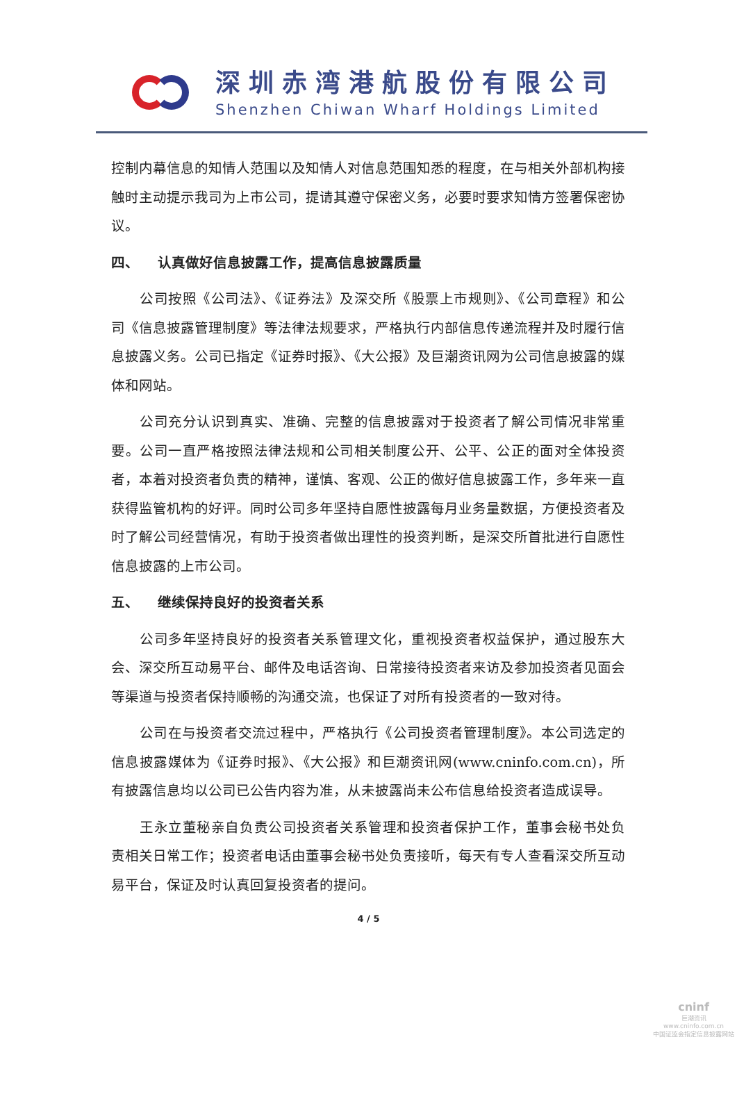深圳赤湾港航股份有限公司
Shenzhen Chiwan Wharf Holdings Limited
控制内幕信息的知情人范围以及知情人对信息范围知悉的程度，在与相关外部机构接触时主动提示我司为上市公司，提请其遵守保密义务，必要时要求知情方签署保密协议。
四、 认真做好信息披露工作，提高信息披露质量
公司按照《公司法》、《证券法》及深交所《股票上市规则》、《公司章程》和公司《信息披露管理制度》等法律法规要求，严格执行内部信息传递流程并及时履行信息披露义务。公司已指定《证券时报》、《大公报》及巨潮资讯网为公司信息披露的媒体和网站。
公司充分认识到真实、准确、完整的信息披露对于投资者了解公司情况非常重要。公司一直严格按照法律法规和公司相关制度公开、公平、公正的面对全体投资者，本着对投资者负责的精神，谨慎、客观、公正的做好信息披露工作，多年来一直获得监管机构的好评。同时公司多年坚持自愿性披露每月业务量数据，方便投资者及时了解公司经营情况，有助于投资者做出理性的投资判断，是深交所首批进行自愿性信息披露的上市公司。
五、 继续保持良好的投资者关系
公司多年坚持良好的投资者关系管理文化，重视投资者权益保护，通过股东大会、深交所互动易平台、邮件及电话咨询、日常接待投资者来访及参加投资者见面会等渠道与投资者保持顺畅的沟通交流，也保证了对所有投资者的一致对待。
公司在与投资者交流过程中，严格执行《公司投资者管理制度》。本公司选定的信息披露媒体为《证券时报》、《大公报》和巨潮资讯网(www.cninfo.com.cn)，所有披露信息均以公司已公告内容为准，从未披露尚未公布信息给投资者造成误导。
王永立董秘亲自负责公司投资者关系管理和投资者保护工作，董事会秘书处负责相关日常工作；投资者电话由董事会秘书处负责接听，每天有专人查看深交所互动易平台，保证及时认真回复投资者的提问。
4 / 5
cninf
巨潮资讯
www.cninfo.com.cn
中国证监会指定信息披露网站